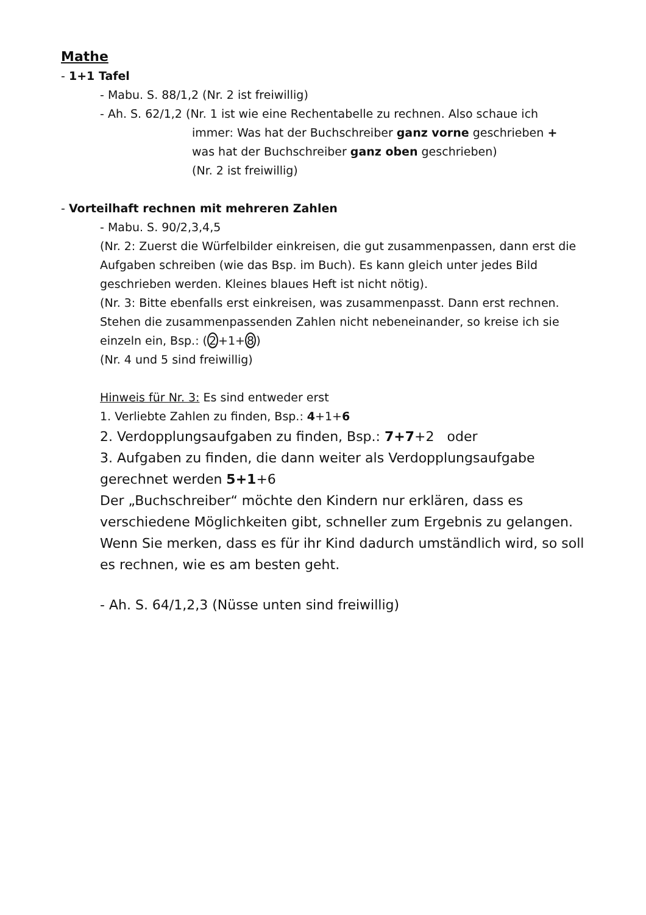Mathe
- 1+1 Tafel
- Mabu. S. 88/1,2 (Nr. 2 ist freiwillig)
- Ah. S. 62/1,2 (Nr. 1 ist wie eine Rechentabelle zu rechnen. Also schaue ich
immer: Was hat der Buchschreiber ganz vorne geschrieben +
was hat der Buchschreiber ganz oben geschrieben)
(Nr. 2 ist freiwillig)
- Vorteilhaft rechnen mit mehreren Zahlen
- Mabu. S. 90/2,3,4,5
(Nr. 2: Zuerst die Würfelbilder einkreisen, die gut zusammenpassen, dann erst die Aufgaben schreiben (wie das Bsp. im Buch). Es kann gleich unter jedes Bild geschrieben werden. Kleines blaues Heft ist nicht nötig).
(Nr. 3: Bitte ebenfalls erst einkreisen, was zusammenpasst. Dann erst rechnen. Stehen die zusammenpassenden Zahlen nicht nebeneinander, so kreise ich sie einzeln ein, Bsp.: (2+1+8)
(Nr. 4 und 5 sind freiwillig)
Hinweis für Nr. 3: Es sind entweder erst
1. Verliebte Zahlen zu finden, Bsp.: 4+1+6
2. Verdopplungsaufgaben zu finden, Bsp.: 7+7+2 oder
3. Aufgaben zu finden, die dann weiter als Verdopplungsaufgabe gerechnet werden 5+1+6
Der „Buchschreiber“ möchte den Kindern nur erklären, dass es verschiedene Möglichkeiten gibt, schneller zum Ergebnis zu gelangen. Wenn Sie merken, dass es für ihr Kind dadurch umständlich wird, so soll es rechnen, wie es am besten geht.
- Ah. S. 64/1,2,3 (Nüsse unten sind freiwillig)